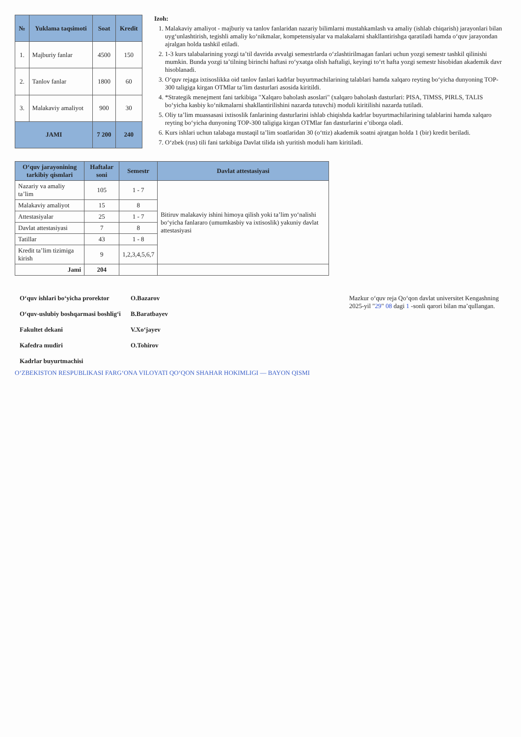| № | Yuklama taqsimoti | Soat | Kredit |
| --- | --- | --- | --- |
| 1. | Majburiy fanlar | 4500 | 150 |
| 2. | Tanlov fanlar | 1800 | 60 |
| 3. | Malakaviy amaliyot | 900 | 30 |
| JAMI | | 7 200 | 240 |
Izoh:
1. Malakaviy amaliyot - majburiy va tanlov fanlaridan nazariy bilimlarni mustahkamlash va amaliy (ishlab chiqarish) jarayonlari bilan uygʻunlashtirish, tegishli amaliy koʻnikmalar, kompetensiyalar va malakalarni shakllantirishga qaratiladi hamda oʻquv jarayondan ajralgan holda tashkil etiladi.
2. 1-3 kurs talabalarining yozgi taʼtil davrida avvalgi semestrlarda oʻzlashtirilmagan fanlari uchun yozgi semestr tashkil qilinishi mumkin. Bunda yozgi taʼtilning birinchi haftasi roʻyxatga olish haftaligi, keyingi toʻrt hafta yozgi semestr hisobidan akademik davr hisoblanadi.
3. Oʻquv rejaga ixtisoslikka oid tanlov fanlari kadrlar buyurtmachilarining talablari hamda xalqaro reyting boʻyicha dunyoning TOP-300 taligiga kirgan OTMlar taʼlim dasturlari asosida kiritildi.
4. *Strategik menejment fani tarkibiga "Xalqaro baholash asoslari" (xalqaro baholash dasturlari: PISA, TIMSS, PIRLS, TALIS boʻyicha kasbiy koʻnikmalarni shakllantirilishini nazarda tutuvchi) moduli kiritilishi nazarda tutiladi.
5. Oliy taʼlim muassasasi ixtisoslik fanlarining dasturlarini ishlab chiqishda kadrlar buyurtmachilarining talablarini hamda xalqaro reyting boʻyicha dunyoning TOP-300 taligiga kirgan OTMlar fan dasturlarini eʼtiborga oladi.
6. Kurs ishlari uchun talabaga mustaqil taʼlim soatlaridan 30 (oʻttiz) akademik soatni ajratgan holda 1 (bir) kredit beriladi.
7. Oʻzbek (rus) tili fani tarkibiga Davlat tilida ish yuritish moduli ham kiritiladi.
| Oʻquv jarayonining tarkibiy qismlari | Haftalar soni | Semestr | Davlat attestasiyasi |
| --- | --- | --- | --- |
| Nazariy va amaliy taʼlim | 105 | 1 - 7 | Bitiruv malakaviy ishini himoya qilish yoki taʼlim yoʻnalishi boʻyicha fanlararo (umumkasbiy va ixtisoslik) yakuniy davlat attestasiyasi |
| Malakaviy amaliyot | 15 | 8 | |
| Attestasiyalar | 25 | 1 - 7 | |
| Davlat attestasiyasi | 7 | 8 | |
| Tatillar | 43 | 1 - 8 | |
| Kredit taʼlim tizimiga kirish | 9 | 1,2,3,4,5,6,7 | |
| Jami | 204 | | |
| Oʻquv ishlari boʻyicha prorektor | O.Bazarov |
| Oʻquv-uslubiy boshqarmasi boshligʻi | B.Baratbayev |
| Fakultet dekani | V.Xoʻjayev |
| Kafedra mudiri | O.Tohirov |
| Kadrlar buyurtmachisi | |
Mazkur oʻquv reja Qoʻqon davlat universitet Kengashning 2025-yil "29" 08 dagi 1 -sonli qarori bilan maʼqullangan.
OʻZBEKISTON RESPUBLIKASI FARGʻONA VILOYATI QOʻQON SHAHAR HOKIMLIGI — BAYON QISMI